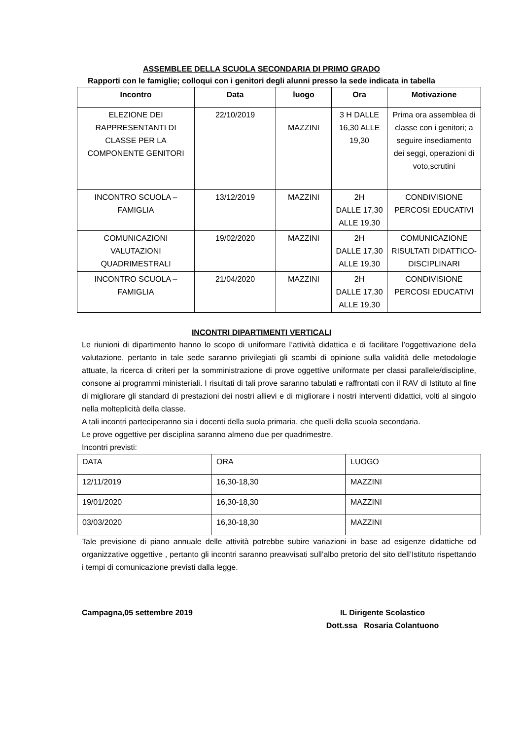ASSEMBLEE DELLA SCUOLA SECONDARIA DI PRIMO GRADO
Rapporti con le famiglie; colloqui con i genitori degli alunni presso la sede indicata in tabella
| Incontro | Data | luogo | Ora | Motivazione |
| --- | --- | --- | --- | --- |
| ELEZIONE DEI RAPPRESENTANTI DI CLASSE PER LA COMPONENTE GENITORI | 22/10/2019 | MAZZINI | 3 H DALLE 16,30 ALLE 19,30 | Prima ora assemblea di classe con i genitori; a seguire insediamento dei seggi, operazioni di voto,scrutini |
| INCONTRO SCUOLA – FAMIGLIA | 13/12/2019 | MAZZINI | 2H DALLE 17,30 ALLE 19,30 | CONDIVISIONE PERCOSI EDUCATIVI |
| COMUNICAZIONI VALUTAZIONI QUADRIMESTRALI | 19/02/2020 | MAZZINI | 2H DALLE 17,30 ALLE 19,30 | COMUNICAZIONE RISULTATI DIDATTICO-DISCIPLINARI |
| INCONTRO SCUOLA – FAMIGLIA | 21/04/2020 | MAZZINI | 2H DALLE 17,30 ALLE 19,30 | CONDIVISIONE PERCOSI EDUCATIVI |
INCONTRI DIPARTIMENTI VERTICALI
Le riunioni di dipartimento hanno lo scopo di uniformare l’attività didattica e di facilitare l’oggettivazione della valutazione, pertanto in tale sede saranno privilegiati gli scambi di opinione sulla validità delle metodologie attuate, la ricerca di criteri per la somministrazione di prove oggettive uniformate per classi parallele/discipline, consone ai programmi ministeriali. I risultati di tali prove saranno tabulati e raffrontati con il RAV di Istituto al fine di migliorare gli standard di prestazioni dei nostri allievi e di migliorare i nostri interventi didattici, volti al singolo nella molteplicità della classe.
A tali incontri parteciperanno sia i docenti della suola primaria, che quelli della scuola secondaria.
Le prove oggettive per disciplina saranno almeno due per quadrimestre.
Incontri previsti:
| DATA | ORA | LUOGO |
| 12/11/2019 | 16,30-18,30 | MAZZINI |
| 19/01/2020 | 16,30-18,30 | MAZZINI |
| 03/03/2020 | 16,30-18,30 | MAZZINI |
Tale previsione di piano annuale delle attività potrebbe subire variazioni in base ad esigenze didattiche od organizzative oggettive , pertanto gli incontri saranno preavvisati sull’albo pretorio del sito dell’Istituto rispettando i tempi di comunicazione previsti dalla legge.
Campagna,05 settembre 2019 IL Dirigente Scolastico
Dott.ssa Rosaria Colantuono